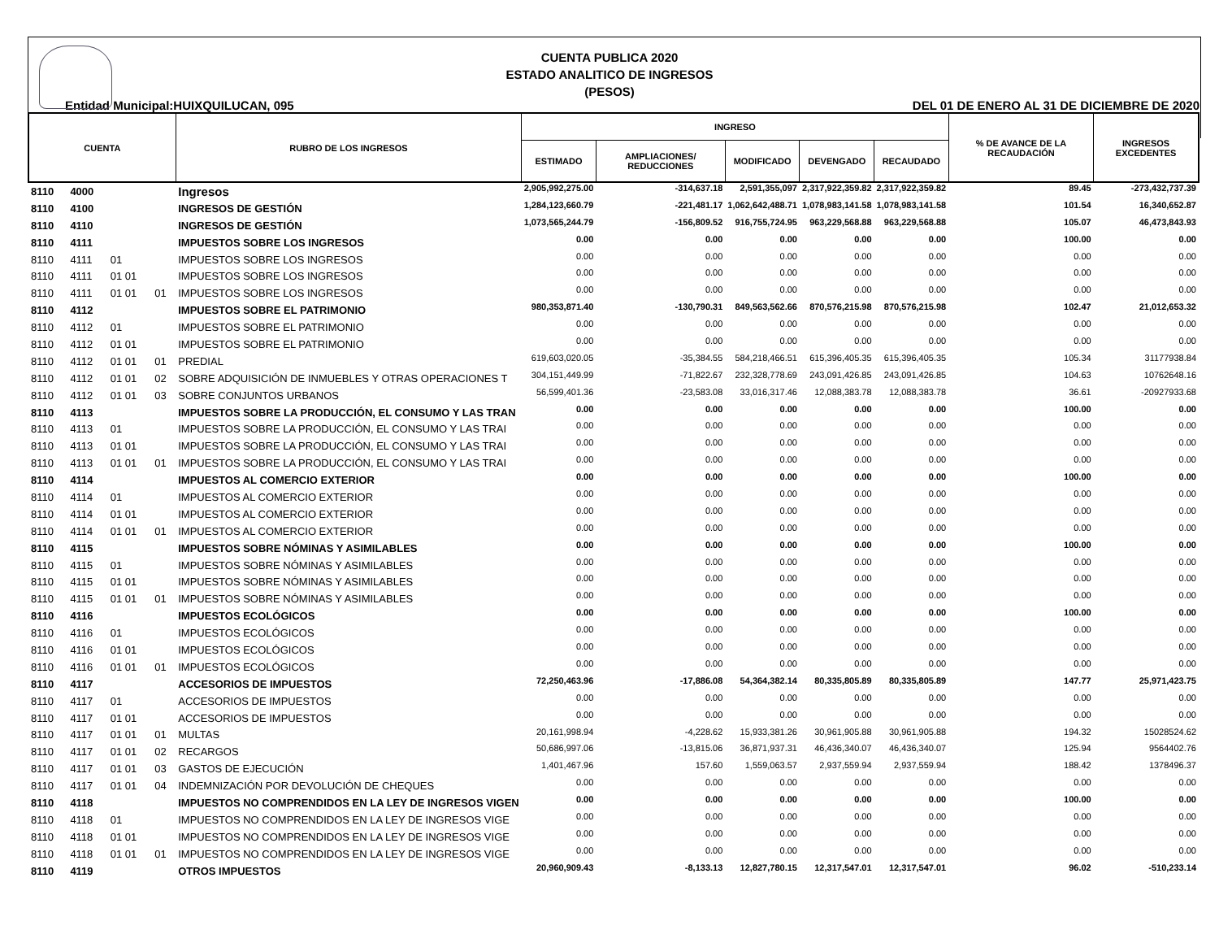CUENTA PUBLICA 2020
ESTADO ANALITICO DE INGRESOS
(PESOS)
Entidad Municipal:HUIXQUILUCAN, 095 DEL 01 DE ENERO AL 31 DE DICIEMBRE DE 2020
| CUENTA | | | | RUBRO DE LOS INGRESOS | INGRESO | | | | | % DE AVANCE DE LA RECAUDACIÓN | INGRESOS EXCEDENTES |
| --- | --- | --- | --- | --- | --- | --- | --- | --- | --- | --- | --- |
| | | | | | ESTIMADO | AMPLIACIONES/ REDUCCIONES | MODIFICADO | DEVENGADO | RECAUDADO | | |
| 8110 | 4000 | | | Ingresos | 2,905,992,275.00 | -314,637.18 | 2,591,355,097 | 2,317,922,359.82 | 2,317,922,359.82 | 89.45 | -273,432,737.39 |
| 8110 | 4100 | | | INGRESOS DE GESTIÓN | 1,284,123,660.79 | -221,481.17 | 1,062,642,488.71 | 1,078,983,141.58 | 1,078,983,141.58 | 101.54 | 16,340,652.87 |
| 8110 | 4110 | | | INGRESOS DE GESTIÓN | 1,073,565,244.79 | -156,809.52 | 916,755,724.95 | 963,229,568.88 | 963,229,568.88 | 105.07 | 46,473,843.93 |
| 8110 | 4111 | | | IMPUESTOS SOBRE LOS INGRESOS | 0.00 | 0.00 | 0.00 | 0.00 | 0.00 | 100.00 | 0.00 |
| 8110 | 4111 | 01 | | IMPUESTOS SOBRE LOS INGRESOS | 0.00 | 0.00 | 0.00 | 0.00 | 0.00 | 0.00 | 0.00 |
| 8110 | 4111 | 01 01 | | IMPUESTOS SOBRE LOS INGRESOS | 0.00 | 0.00 | 0.00 | 0.00 | 0.00 | 0.00 | 0.00 |
| 8110 | 4111 | 01 01 | 01 | IMPUESTOS SOBRE LOS INGRESOS | 0.00 | 0.00 | 0.00 | 0.00 | 0.00 | 0.00 | 0.00 |
| 8110 | 4112 | | | IMPUESTOS SOBRE EL PATRIMONIO | 980,353,871.40 | -130,790.31 | 849,563,562.66 | 870,576,215.98 | 870,576,215.98 | 102.47 | 21,012,653.32 |
| 8110 | 4112 | 01 | | IMPUESTOS SOBRE EL PATRIMONIO | 0.00 | 0.00 | 0.00 | 0.00 | 0.00 | 0.00 | 0.00 |
| 8110 | 4112 | 01 01 | | IMPUESTOS SOBRE EL PATRIMONIO | 0.00 | 0.00 | 0.00 | 0.00 | 0.00 | 0.00 | 0.00 |
| 8110 | 4112 | 01 01 | 01 | PREDIAL | 619,603,020.05 | -35,384.55 | 584,218,466.51 | 615,396,405.35 | 615,396,405.35 | 105.34 | 31177938.84 |
| 8110 | 4112 | 01 01 | 02 | SOBRE ADQUISICIÓN DE INMUEBLES Y OTRAS OPERACIONES T | 304,151,449.99 | -71,822.67 | 232,328,778.69 | 243,091,426.85 | 243,091,426.85 | 104.63 | 10762648.16 |
| 8110 | 4112 | 01 01 | 03 | SOBRE CONJUNTOS URBANOS | 56,599,401.36 | -23,583.08 | 33,016,317.46 | 12,088,383.78 | 12,088,383.78 | 36.61 | -20927933.68 |
| 8110 | 4113 | | | IMPUESTOS SOBRE LA PRODUCCIÓN, EL CONSUMO Y LAS TRAN | 0.00 | 0.00 | 0.00 | 0.00 | 0.00 | 100.00 | 0.00 |
| 8110 | 4113 | 01 | | IMPUESTOS SOBRE LA PRODUCCIÓN, EL CONSUMO Y LAS TRAI | 0.00 | 0.00 | 0.00 | 0.00 | 0.00 | 0.00 | 0.00 |
| 8110 | 4113 | 01 01 | | IMPUESTOS SOBRE LA PRODUCCIÓN, EL CONSUMO Y LAS TRAI | 0.00 | 0.00 | 0.00 | 0.00 | 0.00 | 0.00 | 0.00 |
| 8110 | 4113 | 01 01 | 01 | IMPUESTOS SOBRE LA PRODUCCIÓN, EL CONSUMO Y LAS TRAI | 0.00 | 0.00 | 0.00 | 0.00 | 0.00 | 0.00 | 0.00 |
| 8110 | 4114 | | | IMPUESTOS AL COMERCIO EXTERIOR | 0.00 | 0.00 | 0.00 | 0.00 | 0.00 | 100.00 | 0.00 |
| 8110 | 4114 | 01 | | IMPUESTOS AL COMERCIO EXTERIOR | 0.00 | 0.00 | 0.00 | 0.00 | 0.00 | 0.00 | 0.00 |
| 8110 | 4114 | 01 01 | | IMPUESTOS AL COMERCIO EXTERIOR | 0.00 | 0.00 | 0.00 | 0.00 | 0.00 | 0.00 | 0.00 |
| 8110 | 4114 | 01 01 | 01 | IMPUESTOS AL COMERCIO EXTERIOR | 0.00 | 0.00 | 0.00 | 0.00 | 0.00 | 0.00 | 0.00 |
| 8110 | 4115 | | | IMPUESTOS SOBRE NÓMINAS Y ASIMILABLES | 0.00 | 0.00 | 0.00 | 0.00 | 0.00 | 100.00 | 0.00 |
| 8110 | 4115 | 01 | | IMPUESTOS SOBRE NÓMINAS Y ASIMILABLES | 0.00 | 0.00 | 0.00 | 0.00 | 0.00 | 0.00 | 0.00 |
| 8110 | 4115 | 01 01 | | IMPUESTOS SOBRE NÓMINAS Y ASIMILABLES | 0.00 | 0.00 | 0.00 | 0.00 | 0.00 | 0.00 | 0.00 |
| 8110 | 4115 | 01 01 | 01 | IMPUESTOS SOBRE NÓMINAS Y ASIMILABLES | 0.00 | 0.00 | 0.00 | 0.00 | 0.00 | 0.00 | 0.00 |
| 8110 | 4116 | | | IMPUESTOS ECOLÓGICOS | 0.00 | 0.00 | 0.00 | 0.00 | 0.00 | 100.00 | 0.00 |
| 8110 | 4116 | 01 | | IMPUESTOS ECOLÓGICOS | 0.00 | 0.00 | 0.00 | 0.00 | 0.00 | 0.00 | 0.00 |
| 8110 | 4116 | 01 01 | | IMPUESTOS ECOLÓGICOS | 0.00 | 0.00 | 0.00 | 0.00 | 0.00 | 0.00 | 0.00 |
| 8110 | 4116 | 01 01 | 01 | IMPUESTOS ECOLÓGICOS | 0.00 | 0.00 | 0.00 | 0.00 | 0.00 | 0.00 | 0.00 |
| 8110 | 4117 | | | ACCESORIOS DE IMPUESTOS | 72,250,463.96 | -17,886.08 | 54,364,382.14 | 80,335,805.89 | 80,335,805.89 | 147.77 | 25,971,423.75 |
| 8110 | 4117 | 01 | | ACCESORIOS DE IMPUESTOS | 0.00 | 0.00 | 0.00 | 0.00 | 0.00 | 0.00 | 0.00 |
| 8110 | 4117 | 01 01 | | ACCESORIOS DE IMPUESTOS | 0.00 | 0.00 | 0.00 | 0.00 | 0.00 | 0.00 | 0.00 |
| 8110 | 4117 | 01 01 | 01 | MULTAS | 20,161,998.94 | -4,228.62 | 15,933,381.26 | 30,961,905.88 | 30,961,905.88 | 194.32 | 15028524.62 |
| 8110 | 4117 | 01 01 | 02 | RECARGOS | 50,686,997.06 | -13,815.06 | 36,871,937.31 | 46,436,340.07 | 46,436,340.07 | 125.94 | 9564402.76 |
| 8110 | 4117 | 01 01 | 03 | GASTOS DE EJECUCIÓN | 1,401,467.96 | 157.60 | 1,559,063.57 | 2,937,559.94 | 2,937,559.94 | 188.42 | 1378496.37 |
| 8110 | 4117 | 01 01 | 04 | INDEMNIZACIÓN POR DEVOLUCIÓN DE CHEQUES | 0.00 | 0.00 | 0.00 | 0.00 | 0.00 | 0.00 | 0.00 |
| 8110 | 4118 | | | IMPUESTOS NO COMPRENDIDOS EN LA LEY DE INGRESOS VIGEN | 0.00 | 0.00 | 0.00 | 0.00 | 0.00 | 100.00 | 0.00 |
| 8110 | 4118 | 01 | | IMPUESTOS NO COMPRENDIDOS EN LA LEY DE INGRESOS VIGE | 0.00 | 0.00 | 0.00 | 0.00 | 0.00 | 0.00 | 0.00 |
| 8110 | 4118 | 01 01 | | IMPUESTOS NO COMPRENDIDOS EN LA LEY DE INGRESOS VIGE | 0.00 | 0.00 | 0.00 | 0.00 | 0.00 | 0.00 | 0.00 |
| 8110 | 4118 | 01 01 | 01 | IMPUESTOS NO COMPRENDIDOS EN LA LEY DE INGRESOS VIGE | 0.00 | 0.00 | 0.00 | 0.00 | 0.00 | 0.00 | 0.00 |
| 8110 | 4119 | | | OTROS IMPUESTOS | 20,960,909.43 | -8,133.13 | 12,827,780.15 | 12,317,547.01 | 12,317,547.01 | 96.02 | -510,233.14 |